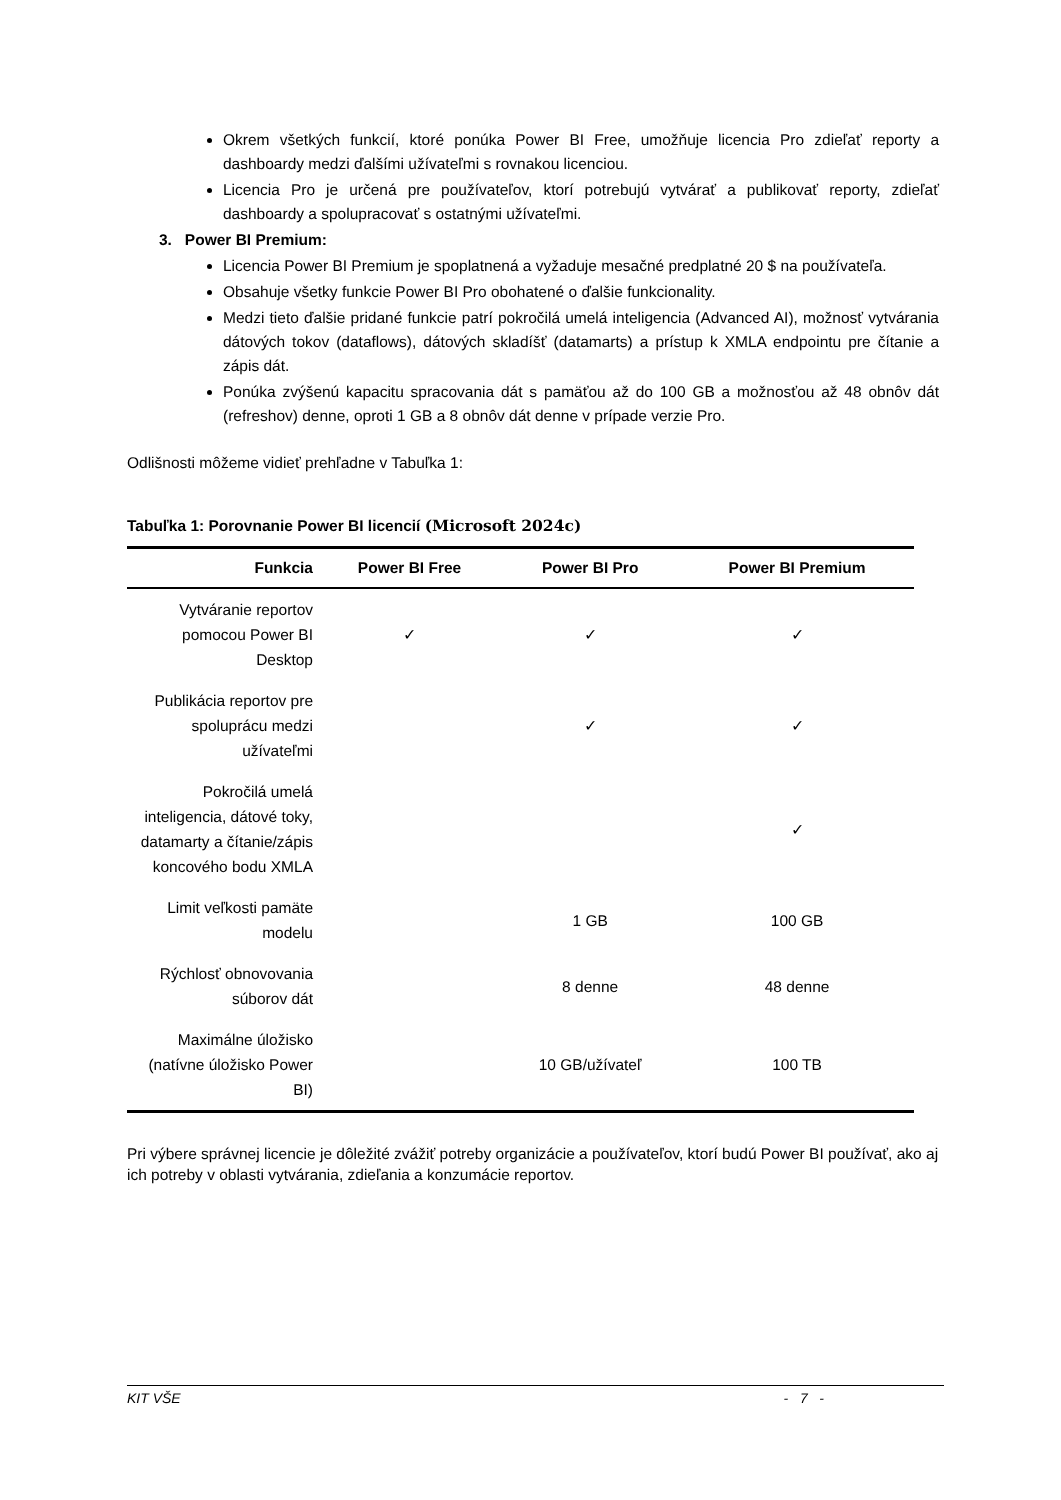Okrem všetkých funkcií, ktoré ponúka Power BI Free, umožňuje licencia Pro zdieľať reporty a dashboardy medzi ďalšími užívateľmi s rovnakou licenciou.
Licencia Pro je určená pre používateľov, ktorí potrebujú vytvárať a publikovať reporty, zdieľať dashboardy a spolupracovať s ostatnými užívateľmi.
3. Power BI Premium:
Licencia Power BI Premium je spoplatnená a vyžaduje mesačné predplatné 20 $ na používateľa.
Obsahuje všetky funkcie Power BI Pro obohatené o ďalšie funkcionality.
Medzi tieto ďalšie pridané funkcie patrí pokročilá umelá inteligencia (Advanced AI), možnosť vytvárania dátových tokov (dataflows), dátových skladíšť (datamarts) a prístup k XMLA endpointu pre čítanie a zápis dát.
Ponúka zvýšenú kapacitu spracovania dát s pamäťou až do 100 GB a možnosťou až 48 obnôv dát (refreshov) denne, oproti 1 GB a 8 obnôv dát denne v prípade verzie Pro.
Odlišnosti môžeme vidieť prehľadne v Tabuľka 1:
Tabuľka 1: Porovnanie Power BI licencií (Microsoft 2024c)
| Funkcia | Power BI Free | Power BI Pro | Power BI Premium |
| --- | --- | --- | --- |
| Vytváranie reportov pomocou Power BI Desktop | ✓ | ✓ | ✓ |
| Publikácia reportov pre spoluprácu medzi užívateľmi | | ✓ | ✓ |
| Pokročilá umelá inteligencia, dátové toky, datamarty a čítanie/zápis koncového bodu XMLA | | | ✓ |
| Limit veľkosti pamäte modelu | | 1 GB | 100 GB |
| Rýchlosť obnovovania súborov dát | | 8 denne | 48 denne |
| Maximálne úložisko (natívne úložisko Power BI) | | 10 GB/užívateľ | 100 TB |
Pri výbere správnej licencie je dôležité zvážiť potreby organizácie a používateľov, ktorí budú Power BI používať, ako aj ich potreby v oblasti vytvárania, zdieľania a konzumácie reportov.
KIT VŠE - 7 -